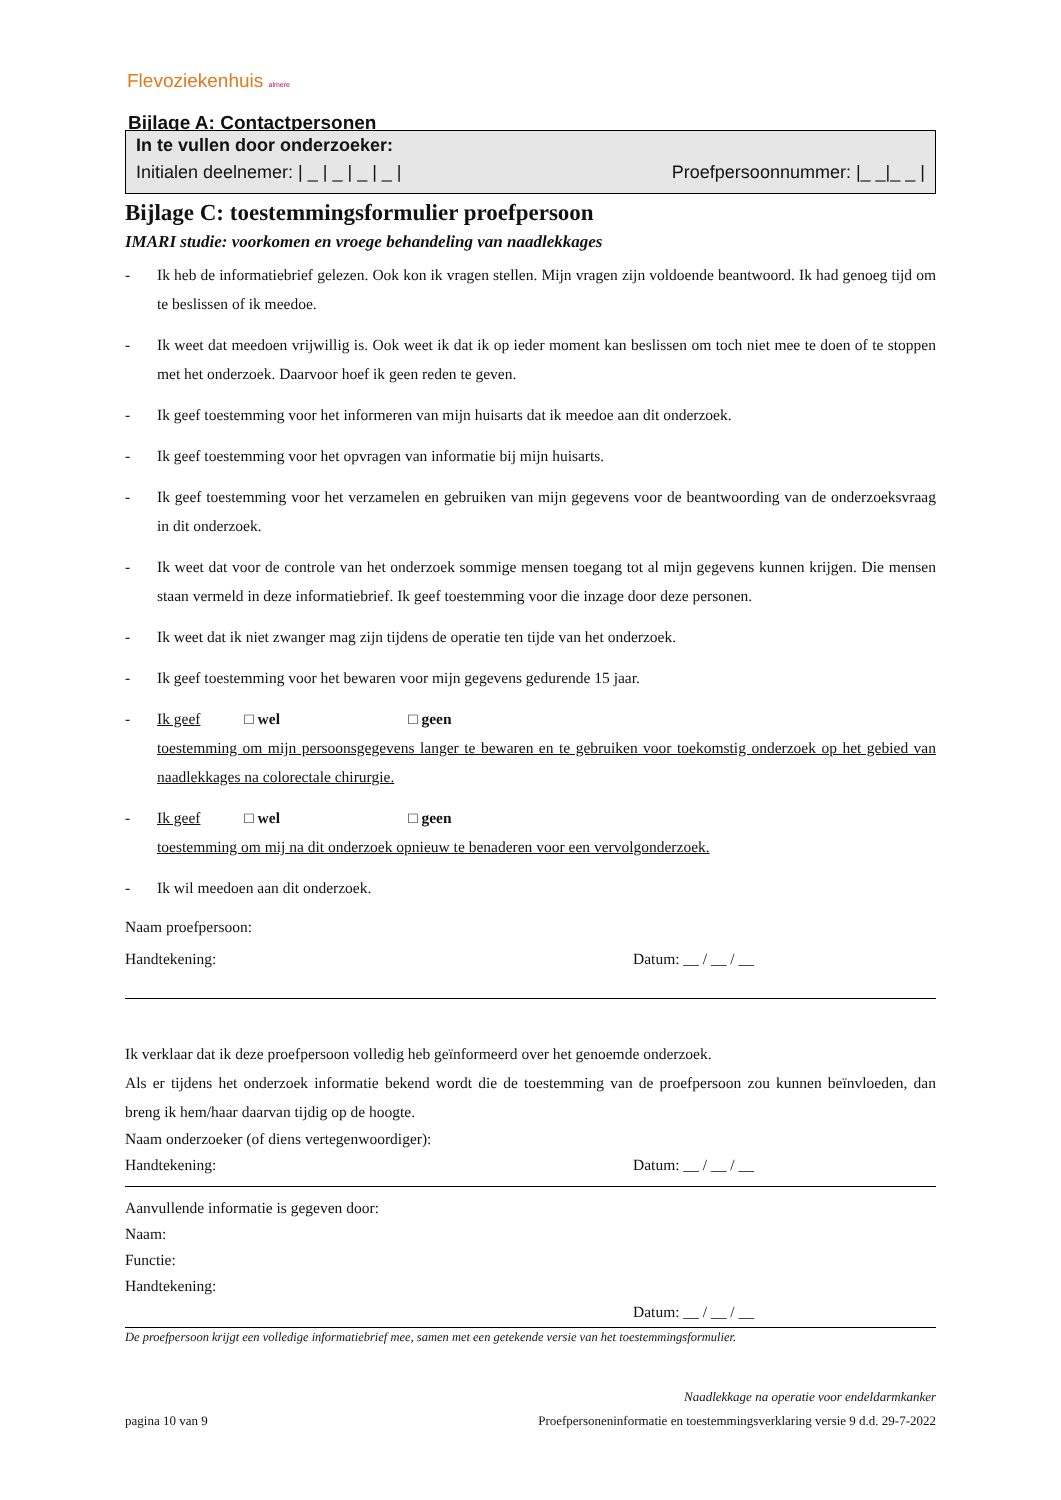Flevoziekenhuis almere
Bijlage A: Contactpersonen
In te vullen door onderzoeker:
Initialen deelnemer: | _ | _ | _ | _ | Proefpersoonnummer: |_ _|_ _ |
Bijlage C: toestemmingsformulier proefpersoon
IMARI studie: voorkomen en vroege behandeling van naadlekkages
- Ik heb de informatiebrief gelezen. Ook kon ik vragen stellen. Mijn vragen zijn voldoende beantwoord. Ik had genoeg tijd om te beslissen of ik meedoe.
- Ik weet dat meedoen vrijwillig is. Ook weet ik dat ik op ieder moment kan beslissen om toch niet mee te doen of te stoppen met het onderzoek. Daarvoor hoef ik geen reden te geven.
- Ik geef toestemming voor het informeren van mijn huisarts dat ik meedoe aan dit onderzoek.
- Ik geef toestemming voor het opvragen van informatie bij mijn huisarts.
- Ik geef toestemming voor het verzamelen en gebruiken van mijn gegevens voor de beantwoording van de onderzoeksvraag in dit onderzoek.
- Ik weet dat voor de controle van het onderzoek sommige mensen toegang tot al mijn gegevens kunnen krijgen. Die mensen staan vermeld in deze informatiebrief. Ik geef toestemming voor die inzage door deze personen.
- Ik weet dat ik niet zwanger mag zijn tijdens de operatie ten tijde van het onderzoek.
- Ik geef toestemming voor het bewaren voor mijn gegevens gedurende 15 jaar.
- Ik geef □ wel □ geen
toestemming om mijn persoonsgegevens langer te bewaren en te gebruiken voor toekomstig onderzoek op het gebied van naadlekkages na colorectale chirurgie.
- Ik geef □ wel □ geen
toestemming om mij na dit onderzoek opnieuw te benaderen voor een vervolgonderzoek.
- Ik wil meedoen aan dit onderzoek.
Naam proefpersoon:
Handtekening: Datum: __ / __ / __
Ik verklaar dat ik deze proefpersoon volledig heb geïnformeerd over het genoemde onderzoek.
Als er tijdens het onderzoek informatie bekend wordt die de toestemming van de proefpersoon zou kunnen beïnvloeden, dan breng ik hem/haar daarvan tijdig op de hoogte.
Naam onderzoeker (of diens vertegenwoordiger):
Handtekening: Datum: __ / __ / __
Aanvullende informatie is gegeven door:
Naam:
Functie:
Handtekening:
Datum: __ / __ / __
De proefpersoon krijgt een volledige informatiebrief mee, samen met een getekende versie van het toestemmingsformulier.
Naadlekkage na operatie voor endeldarmkanker
pagina 10 van 9 Proefpersoneninformatie en toestemmingsverklaring versie 9 d.d. 29-7-2022